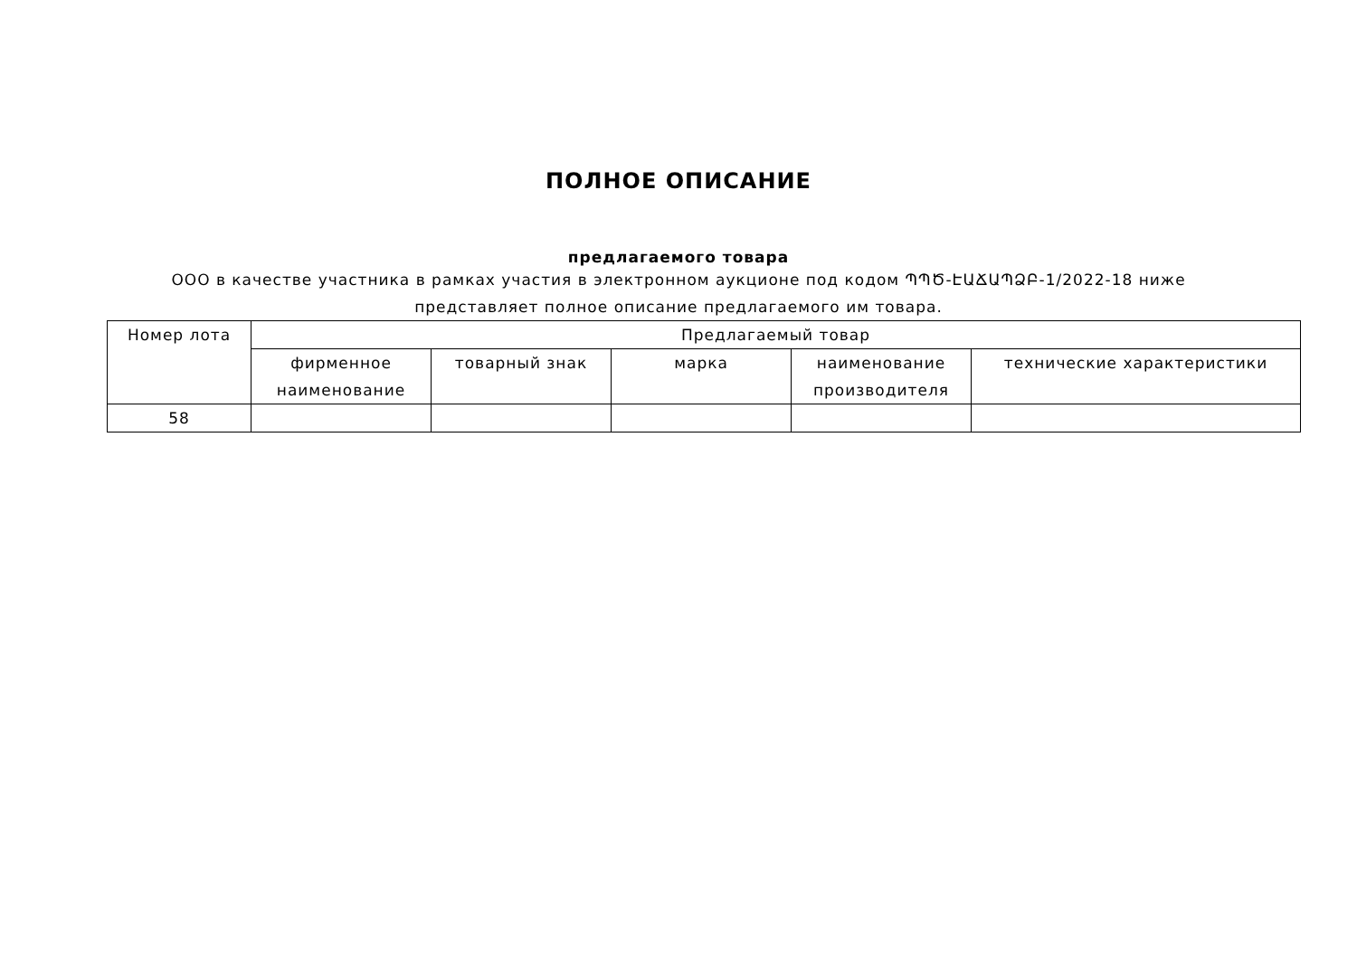ПОЛНОЕ ОПИСАНИЕ
предлагаемого товара
ООО в качестве участника в рамках участия в электронном аукционе под кодом ՊՊԾ-ԷԱՃԱՊՁԲ-1/2022-18 ниже представляет полное описание предлагаемого им товара.
| Номер лота | Предлагаемый товар | | | | |
| --- | --- | --- | --- | --- | --- |
| | фирменное наименование | товарный знак | марка | наименование производителя | технические характеристики |
| 58 | | | | | |